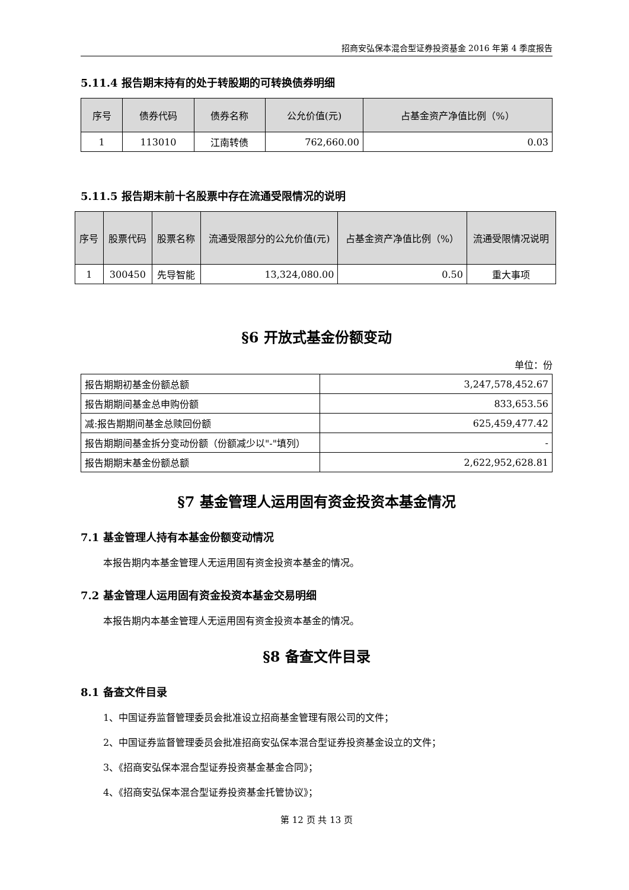招商安弘保本混合型证券投资基金 2016 年第 4 季度报告
5.11.4 报告期末持有的处于转股期的可转换债券明细
| 序号 | 债券代码 | 债券名称 | 公允价值(元) | 占基金资产净值比例（%） |
| --- | --- | --- | --- | --- |
| 1 | 113010 | 江南转债 | 762,660.00 | 0.03 |
5.11.5 报告期末前十名股票中存在流通受限情况的说明
| 序号 | 股票代码 | 股票名称 | 流通受限部分的公允价值(元) | 占基金资产净值比例（%） | 流通受限情况说明 |
| --- | --- | --- | --- | --- | --- |
| 1 | 300450 | 先导智能 | 13,324,080.00 | 0.50 | 重大事项 |
§6 开放式基金份额变动
单位：份
| 报告期期初基金份额总额 | 3,247,578,452.67 |
| 报告期期间基金总申购份额 | 833,653.56 |
| 减:报告期期间基金总赎回份额 | 625,459,477.42 |
| 报告期期间基金拆分变动份额（份额减少以"-"填列） | - |
| 报告期期末基金份额总额 | 2,622,952,628.81 |
§7 基金管理人运用固有资金投资本基金情况
7.1 基金管理人持有本基金份额变动情况
本报告期内本基金管理人无运用固有资金投资本基金的情况。
7.2 基金管理人运用固有资金投资本基金交易明细
本报告期内本基金管理人无运用固有资金投资本基金的情况。
§8 备查文件目录
8.1 备查文件目录
1、中国证券监督管理委员会批准设立招商基金管理有限公司的文件；
2、中国证券监督管理委员会批准招商安弘保本混合型证券投资基金设立的文件；
3、《招商安弘保本混合型证券投资基金基金合同》；
4、《招商安弘保本混合型证券投资基金托管协议》；
第 12 页 共 13 页